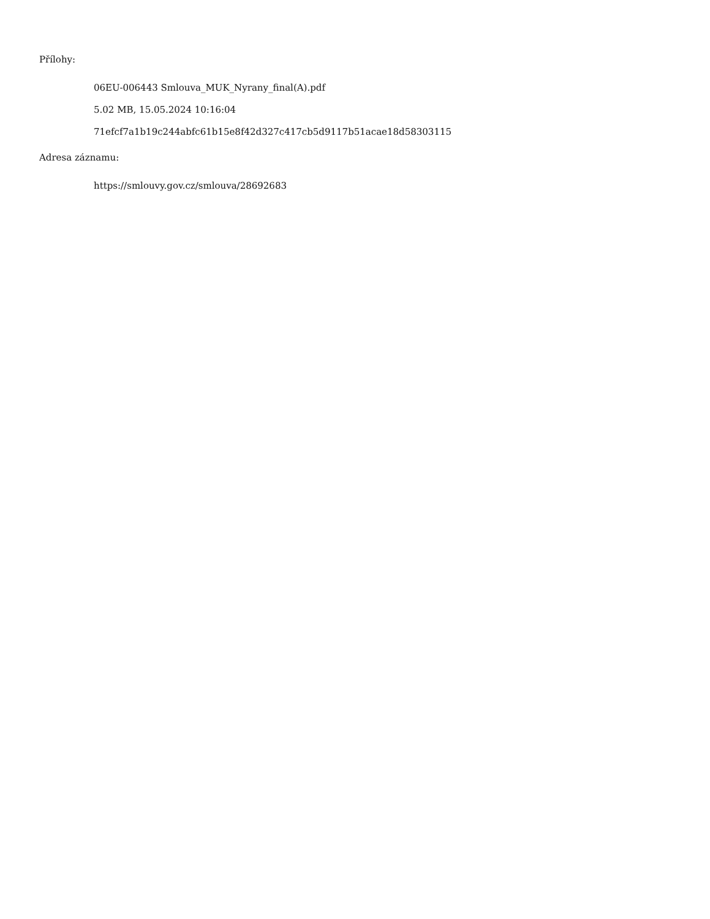Přílohy:
06EU-006443 Smlouva_MUK_Nyrany_final(A).pdf
5.02 MB, 15.05.2024 10:16:04
71efcf7a1b19c244abfc61b15e8f42d327c417cb5d9117b51acae18d58303115
Adresa záznamu:
https://smlouvy.gov.cz/smlouva/28692683